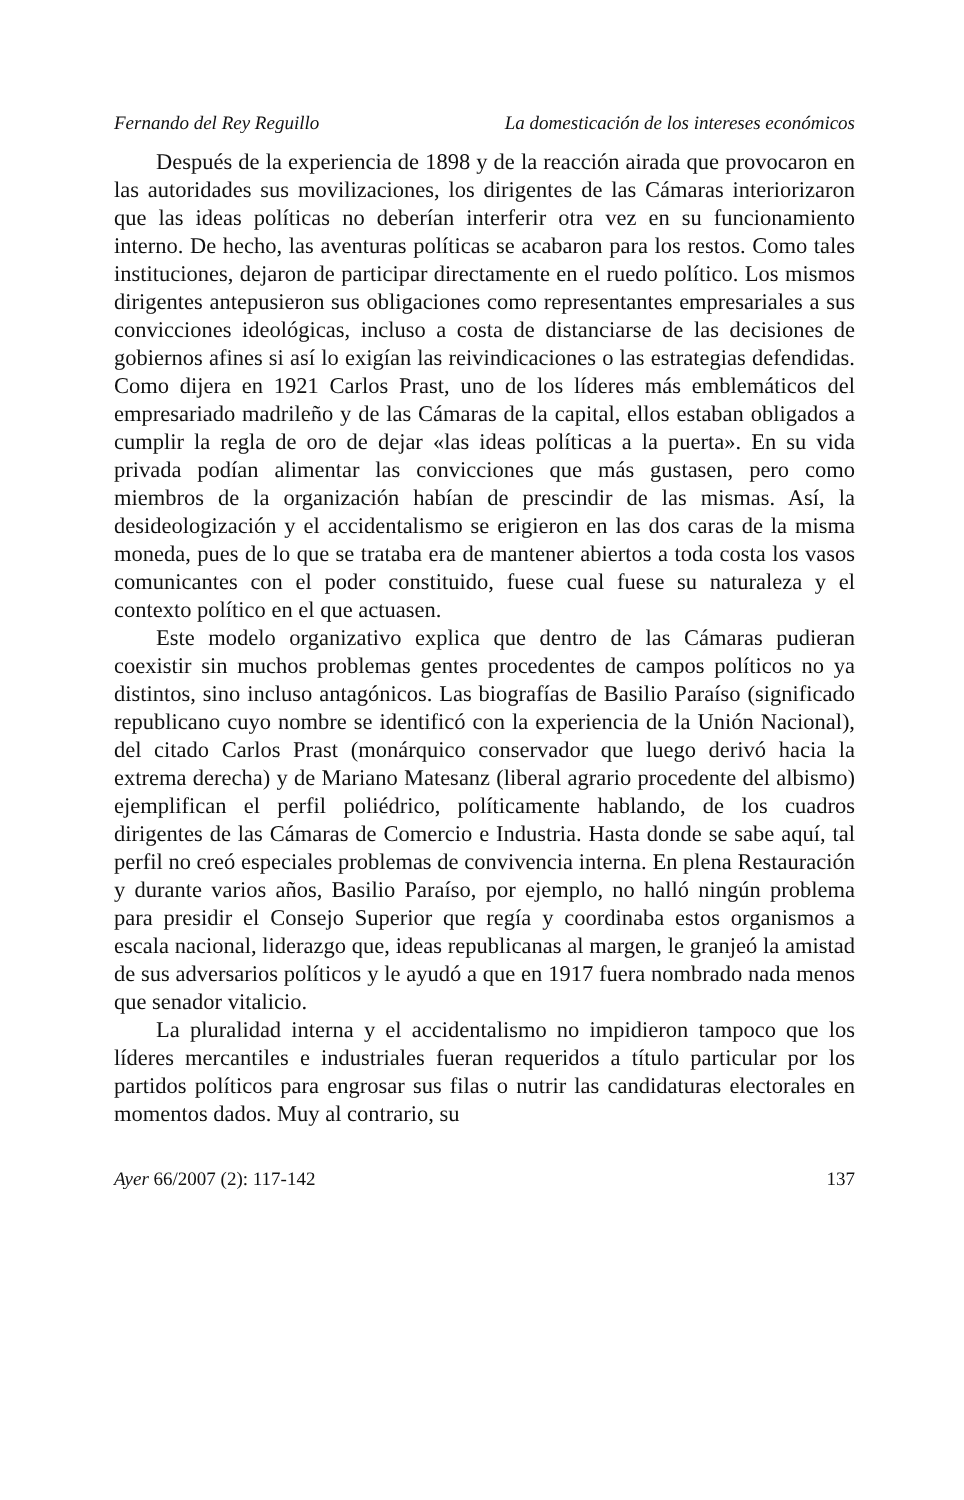Fernando del Rey Reguillo La domesticación de los intereses económicos
Después de la experiencia de 1898 y de la reacción airada que provocaron en las autoridades sus movilizaciones, los dirigentes de las Cámaras interiorizaron que las ideas políticas no deberían interferir otra vez en su funcionamiento interno. De hecho, las aventuras políticas se acabaron para los restos. Como tales instituciones, dejaron de participar directamente en el ruedo político. Los mismos dirigentes antepusieron sus obligaciones como representantes empresariales a sus convicciones ideológicas, incluso a costa de distanciarse de las decisiones de gobiernos afines si así lo exigían las reivindicaciones o las estrategias defendidas. Como dijera en 1921 Carlos Prast, uno de los líderes más emblemáticos del empresariado madrileño y de las Cámaras de la capital, ellos estaban obligados a cumplir la regla de oro de dejar «las ideas políticas a la puerta». En su vida privada podían alimentar las convicciones que más gustasen, pero como miembros de la organización habían de prescindir de las mismas. Así, la desideologización y el accidentalismo se erigieron en las dos caras de la misma moneda, pues de lo que se trataba era de mantener abiertos a toda costa los vasos comunicantes con el poder constituido, fuese cual fuese su naturaleza y el contexto político en el que actuasen.
Este modelo organizativo explica que dentro de las Cámaras pudieran coexistir sin muchos problemas gentes procedentes de campos políticos no ya distintos, sino incluso antagónicos. Las biografías de Basilio Paraíso (significado republicano cuyo nombre se identificó con la experiencia de la Unión Nacional), del citado Carlos Prast (monárquico conservador que luego derivó hacia la extrema derecha) y de Mariano Matesanz (liberal agrario procedente del albismo) ejemplifican el perfil poliédrico, políticamente hablando, de los cuadros dirigentes de las Cámaras de Comercio e Industria. Hasta donde se sabe aquí, tal perfil no creó especiales problemas de convivencia interna. En plena Restauración y durante varios años, Basilio Paraíso, por ejemplo, no halló ningún problema para presidir el Consejo Superior que regía y coordinaba estos organismos a escala nacional, liderazgo que, ideas republicanas al margen, le granjeó la amistad de sus adversarios políticos y le ayudó a que en 1917 fuera nombrado nada menos que senador vitalicio.
La pluralidad interna y el accidentalismo no impidieron tampoco que los líderes mercantiles e industriales fueran requeridos a título particular por los partidos políticos para engrosar sus filas o nutrir las candidaturas electorales en momentos dados. Muy al contrario, su
Ayer 66/2007 (2): 117-142 137